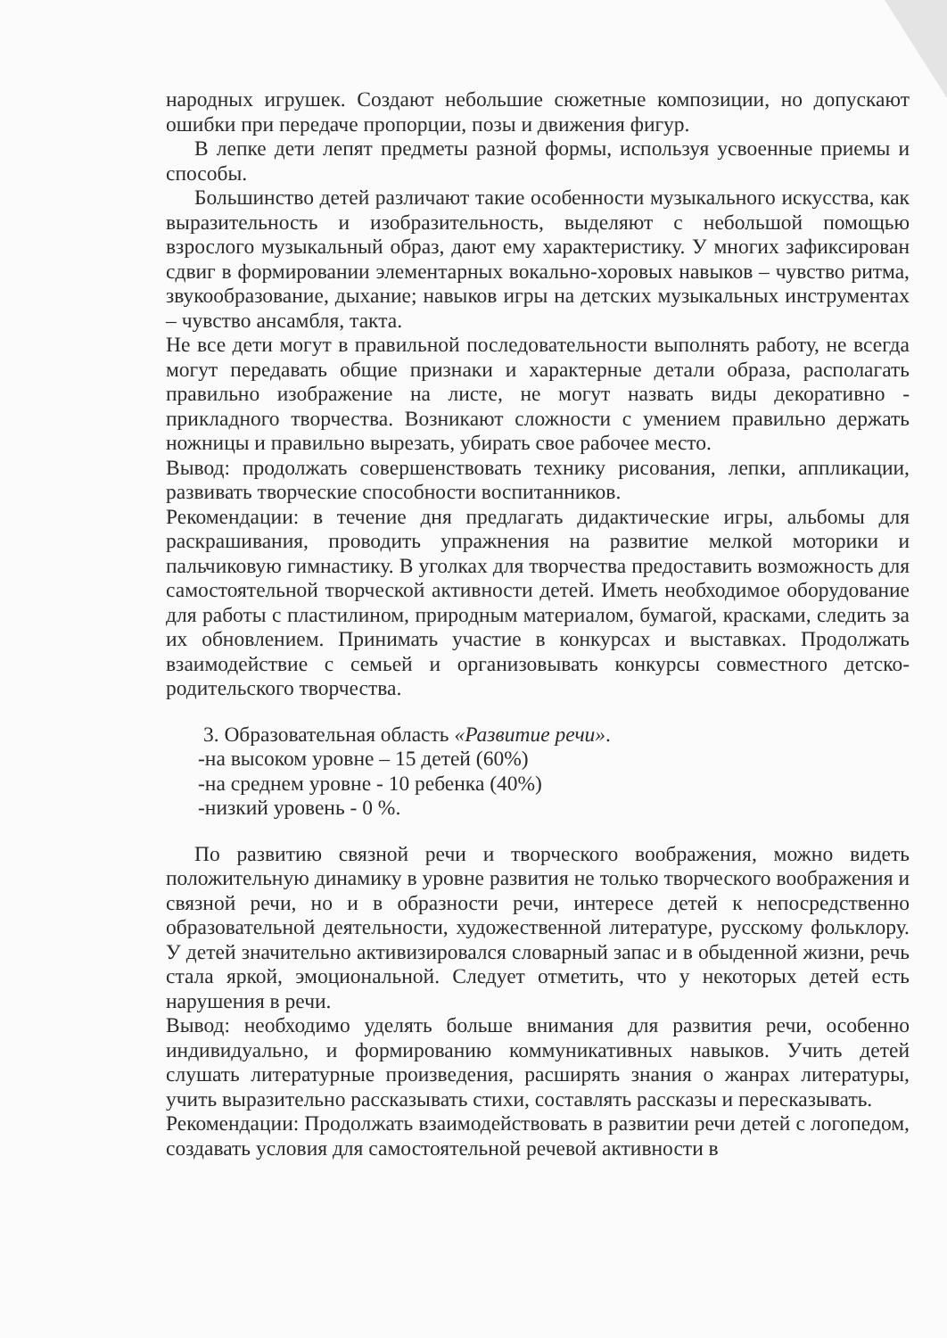народных игрушек. Создают небольшие сюжетные композиции, но допускают ошибки при передаче пропорции, позы и движения фигур.
В лепке дети лепят предметы разной формы, используя усвоенные приемы и способы.
Большинство детей различают такие особенности музыкального искусства, как выразительность и изобразительность, выделяют с небольшой помощью взрослого музыкальный образ, дают ему характеристику. У многих зафиксирован сдвиг в формировании элементарных вокально-хоровых навыков – чувство ритма, звукообразование, дыхание; навыков игры на детских музыкальных инструментах – чувство ансамбля, такта.
Не все дети могут в правильной последовательности выполнять работу, не всегда могут передавать общие признаки и характерные детали образа, располагать правильно изображение на листе, не могут назвать виды декоративно - прикладного творчества. Возникают сложности с умением правильно держать ножницы и правильно вырезать, убирать свое рабочее место.
Вывод: продолжать совершенствовать технику рисования, лепки, аппликации, развивать творческие способности воспитанников.
Рекомендации: в течение дня предлагать дидактические игры, альбомы для раскрашивания, проводить упражнения на развитие мелкой моторики и пальчиковую гимнастику. В уголках для творчества предоставить возможность для самостоятельной творческой активности детей. Иметь необходимое оборудование для работы с пластилином, природным материалом, бумагой, красками, следить за их обновлением. Принимать участие в конкурсах и выставках. Продолжать взаимодействие с семьей и организовывать конкурсы совместного детско- родительского творчества.
3. Образовательная область «Развитие речи».
-на высоком уровне – 15 детей (60%)
-на среднем уровне - 10 ребенка (40%)
-низкий уровень - 0 %.
По развитию связной речи и творческого воображения, можно видеть положительную динамику в уровне развития не только творческого воображения и связной речи, но и в образности речи, интересе детей к непосредственно образовательной деятельности, художественной литературе, русскому фольклору. У детей значительно активизировался словарный запас и в обыденной жизни, речь стала яркой, эмоциональной. Следует отметить, что у некоторых детей есть нарушения в речи.
Вывод: необходимо уделять больше внимания для развития речи, особенно индивидуально, и формированию коммуникативных навыков. Учить детей слушать литературные произведения, расширять знания о жанрах литературы, учить выразительно рассказывать стихи, составлять рассказы и пересказывать.
Рекомендации: Продолжать взаимодействовать в развитии речи детей с логопедом, создавать условия для самостоятельной речевой активности в